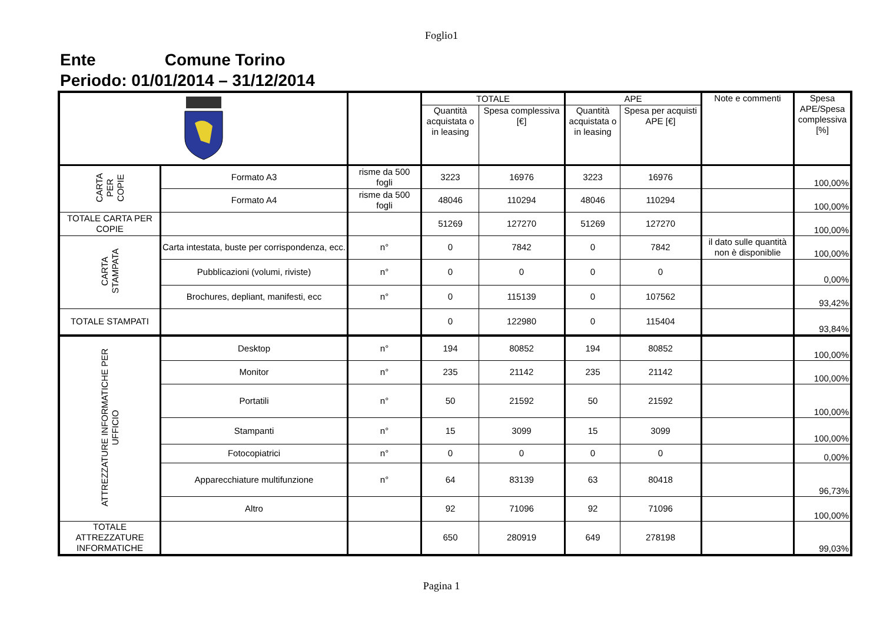Foglio1
Ente Comune Torino
Periodo: 01/01/2014 – 31/12/2014
| | | | TOTALE | | APE | | Note e commenti | Spesa APE/Spesa complessiva [%] |
| | | | Quantità acquistata o in leasing | Spesa complessiva [€] | Quantità acquistata o in leasing | Spesa per acquisti APE [€] | | |
| CARTA PER COPIE | Formato A3 | risme da 500 fogli | 3223 | 16976 | 3223 | 16976 | | 100,00% |
| | Formato A4 | risme da 500 fogli | 48046 | 110294 | 48046 | 110294 | | 100,00% |
| TOTALE CARTA PER COPIE | | | 51269 | 127270 | 51269 | 127270 | | 100,00% |
| CARTA STAMPATA | Carta intestata, buste per corrispondenza, ecc. | n° | 0 | 7842 | 0 | 7842 | il dato sulle quantità non è disponiblie | 100,00% |
| | Pubblicazioni (volumi, riviste) | n° | 0 | 0 | 0 | 0 | | 0,00% |
| | Brochures, depliant, manifesti, ecc | n° | 0 | 115139 | 0 | 107562 | | 93,42% |
| TOTALE STAMPATI | | | 0 | 122980 | 0 | 115404 | | 93,84% |
| ATTREZZATURE INFORMATICHE PER UFFICIO | Desktop | n° | 194 | 80852 | 194 | 80852 | | 100,00% |
| | Monitor | n° | 235 | 21142 | 235 | 21142 | | 100,00% |
| | Portatili | n° | 50 | 21592 | 50 | 21592 | | 100,00% |
| | Stampanti | n° | 15 | 3099 | 15 | 3099 | | 100,00% |
| | Fotocopiatrici | n° | 0 | 0 | 0 | 0 | | 0,00% |
| | Apparecchiature multifunzione | n° | 64 | 83139 | 63 | 80418 | | 96,73% |
| | Altro | | 92 | 71096 | 92 | 71096 | | 100,00% |
| TOTALE ATTREZZATURE INFORMATICHE | | | 650 | 280919 | 649 | 278198 | | 99,03% |
Pagina 1